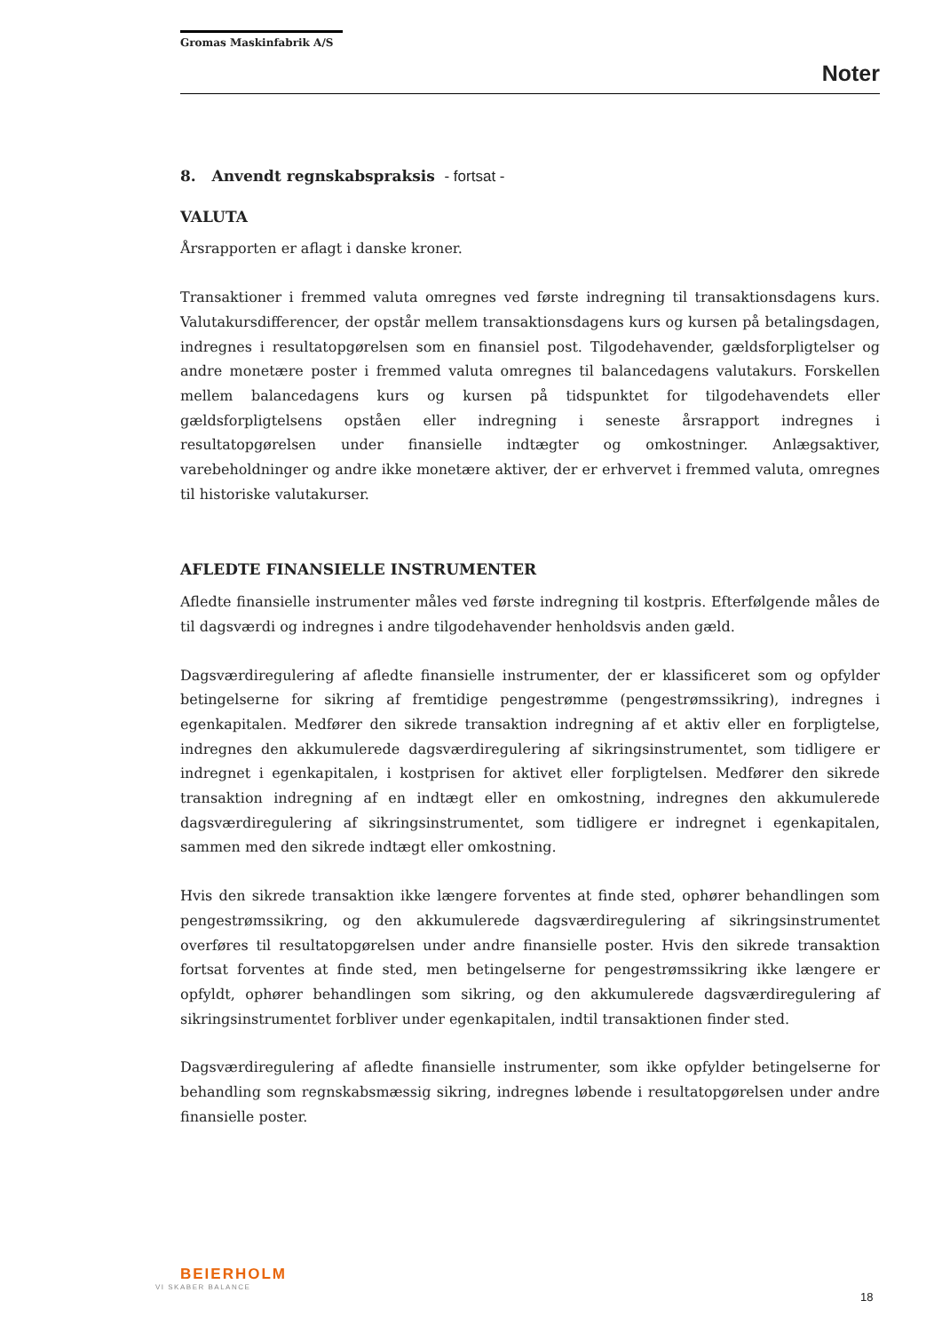Gromas Maskinfabrik A/S
Noter
8. Anvendt regnskabspraksis - fortsat -
VALUTA
Årsrapporten er aflagt i danske kroner.
Transaktioner i fremmed valuta omregnes ved første indregning til transaktionsdagens kurs. Valutakursdifferencer, der opstår mellem transaktionsdagens kurs og kursen på betalingsdagen, indregnes i resultatopgørelsen som en finansiel post. Tilgodehavender, gældsforpligtelser og andre monetære poster i fremmed valuta omregnes til balancedagens valutakurs. Forskellen mellem balancedagens kurs og kursen på tidspunktet for tilgodehavendets eller gældsforpligtelsens opståen eller indregning i seneste årsrapport indregnes i resultatopgørelsen under finansielle indtægter og omkostninger. Anlægsaktiver, varebeholdninger og andre ikke monetære aktiver, der er erhvervet i fremmed valuta, omregnes til historiske valutakurser.
AFLEDTE FINANSIELLE INSTRUMENTER
Afledte finansielle instrumenter måles ved første indregning til kostpris. Efterfølgende måles de til dagsværdi og indregnes i andre tilgodehavender henholdsvis anden gæld.
Dagsværdiregulering af afledte finansielle instrumenter, der er klassificeret som og opfylder betingelserne for sikring af fremtidige pengestrømme (pengestrømssikring), indregnes i egenkapitalen. Medfører den sikrede transaktion indregning af et aktiv eller en forpligtelse, indregnes den akkumulerede dagsværdiregulering af sikringsinstrumentet, som tidligere er indregnet i egenkapitalen, i kostprisen for aktivet eller forpligtelsen. Medfører den sikrede transaktion indregning af en indtægt eller en omkostning, indregnes den akkumulerede dagsværdiregulering af sikringsinstrumentet, som tidligere er indregnet i egenkapitalen, sammen med den sikrede indtægt eller omkostning.
Hvis den sikrede transaktion ikke længere forventes at finde sted, ophører behandlingen som pengestrømssikring, og den akkumulerede dagsværdiregulering af sikringsinstrumentet overføres til resultatopgørelsen under andre finansielle poster. Hvis den sikrede transaktion fortsat forventes at finde sted, men betingelserne for pengestrømssikring ikke længere er opfyldt, ophører behandlingen som sikring, og den akkumulerede dagsværdiregulering af sikringsinstrumentet forbliver under egenkapitalen, indtil transaktionen finder sted.
Dagsværdiregulering af afledte finansielle instrumenter, som ikke opfylder betingelserne for behandling som regnskabsmæssig sikring, indregnes løbende i resultatopgørelsen under andre finansielle poster.
BEIERHOLM
VI SKABER BALANCE
18